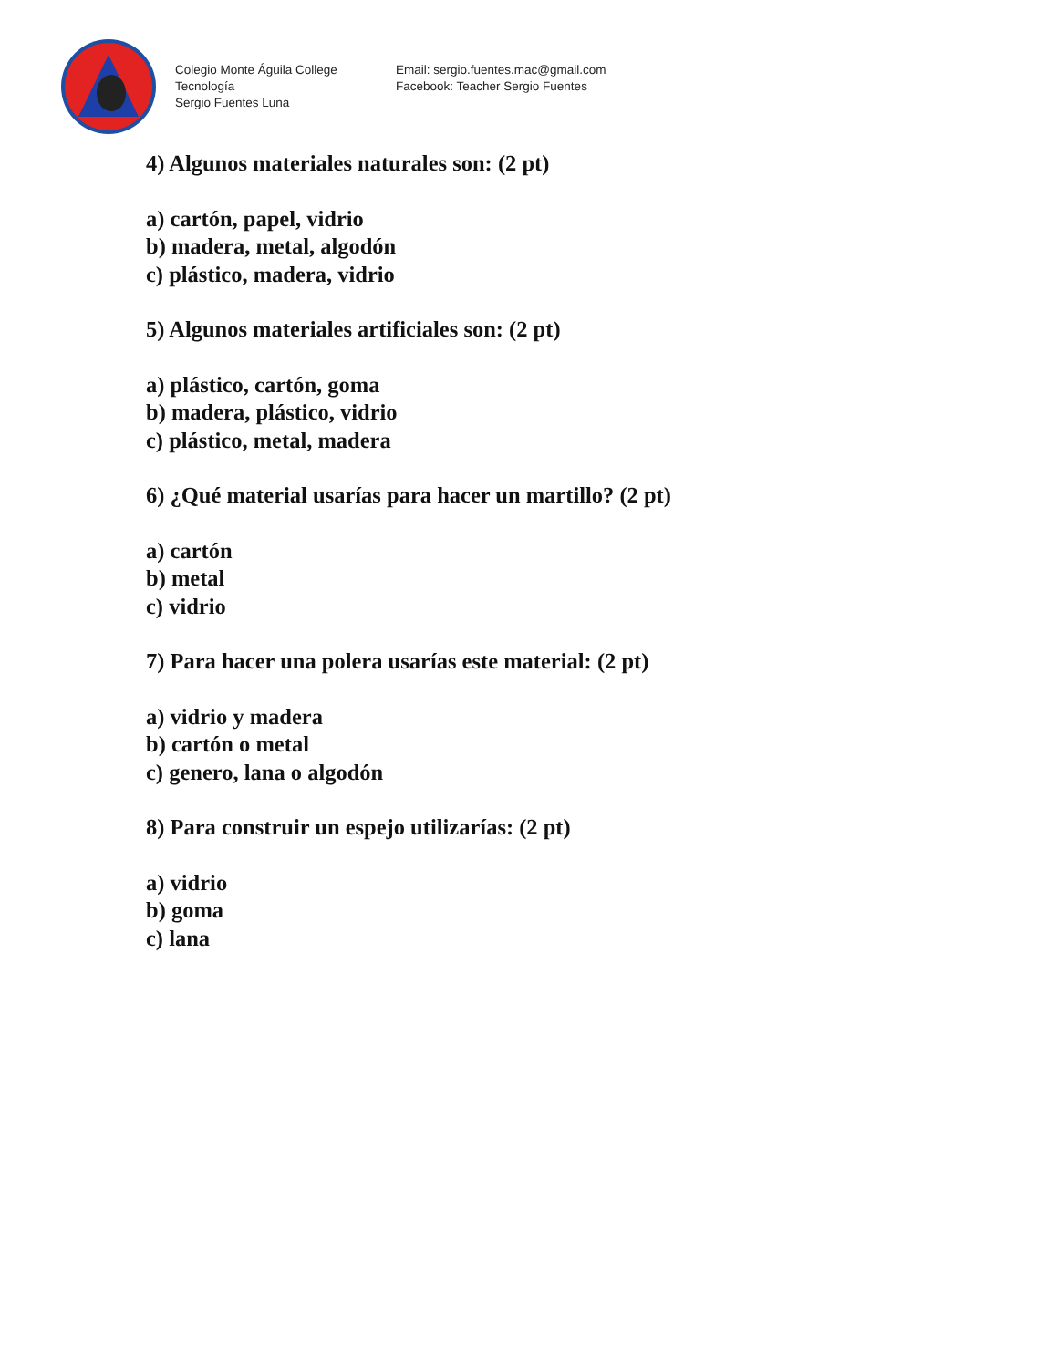Colegio Monte Águila College
Tecnología
Sergio Fuentes Luna
Email: sergio.fuentes.mac@gmail.com
Facebook: Teacher Sergio Fuentes
4) Algunos materiales naturales son: (2 pt)
a) cartón, papel, vidrio
b) madera, metal, algodón
c) plástico, madera, vidrio
5) Algunos materiales artificiales son: (2 pt)
a) plástico, cartón, goma
b) madera, plástico, vidrio
c) plástico, metal, madera
6) ¿Qué material usarías para hacer un martillo? (2 pt)
a) cartón
b) metal
c) vidrio
7) Para hacer una polera usarías este material: (2 pt)
a) vidrio y madera
b) cartón o metal
c) genero, lana o algodón
8) Para construir un espejo utilizarías: (2 pt)
a) vidrio
b) goma
c) lana